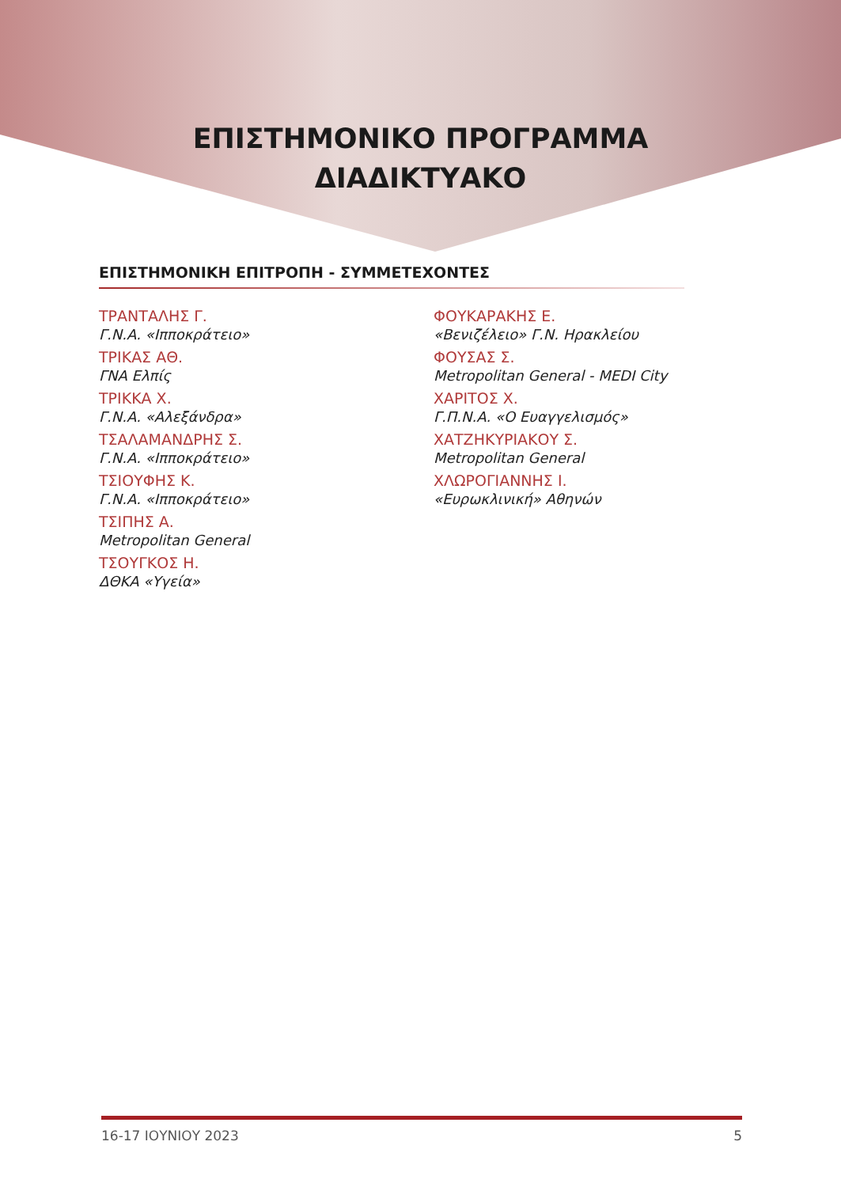ΕΠΙΣΤΗΜΟΝΙΚΟ ΠΡΟΓΡΑΜΜΑ
ΔΙΑΔΙΚΤΥΑΚΟ
ΕΠΙΣΤΗΜΟΝΙΚΗ ΕΠΙΤΡΟΠΗ - ΣΥΜΜΕΤΕΧΟΝΤΕΣ
ΤΡΑΝΤΑΛΗΣ Γ.
Γ.Ν.Α. «Ιπποκράτειο»
ΤΡΙΚΑΣ ΑΘ.
ΓΝΑ Ελπίς
ΤΡΙΚΚΑ Χ.
Γ.Ν.Α. «Αλεξάνδρα»
ΤΣΑΛΑΜΑΝΔΡΗΣ Σ.
Γ.Ν.Α. «Ιπποκράτειο»
ΤΣΙΟΥΦΗΣ Κ.
Γ.Ν.Α. «Ιπποκράτειο»
ΤΣΙΠΗΣ Α.
Metropolitan General
ΤΣΟΥΓΚΟΣ Η.
ΔΘΚΑ «Υγεία»
ΦΟΥΚΑΡΑΚΗΣ Ε.
«Βενιζέλειο» Γ.Ν. Ηρακλείου
ΦΟΥΣΑΣ Σ.
Metropolitan General - MEDI City
ΧΑΡΙΤΟΣ Χ.
Γ.Π.Ν.Α. «Ο Ευαγγελισμός»
ΧΑΤΖΗΚΥΡΙΑΚΟΥ Σ.
Metropolitan General
ΧΛΩΡΟΓΙΑΝΝΗΣ Ι.
«Ευρωκλινική» Αθηνών
16-17 ΙΟΥΝΙΟΥ 2023 5